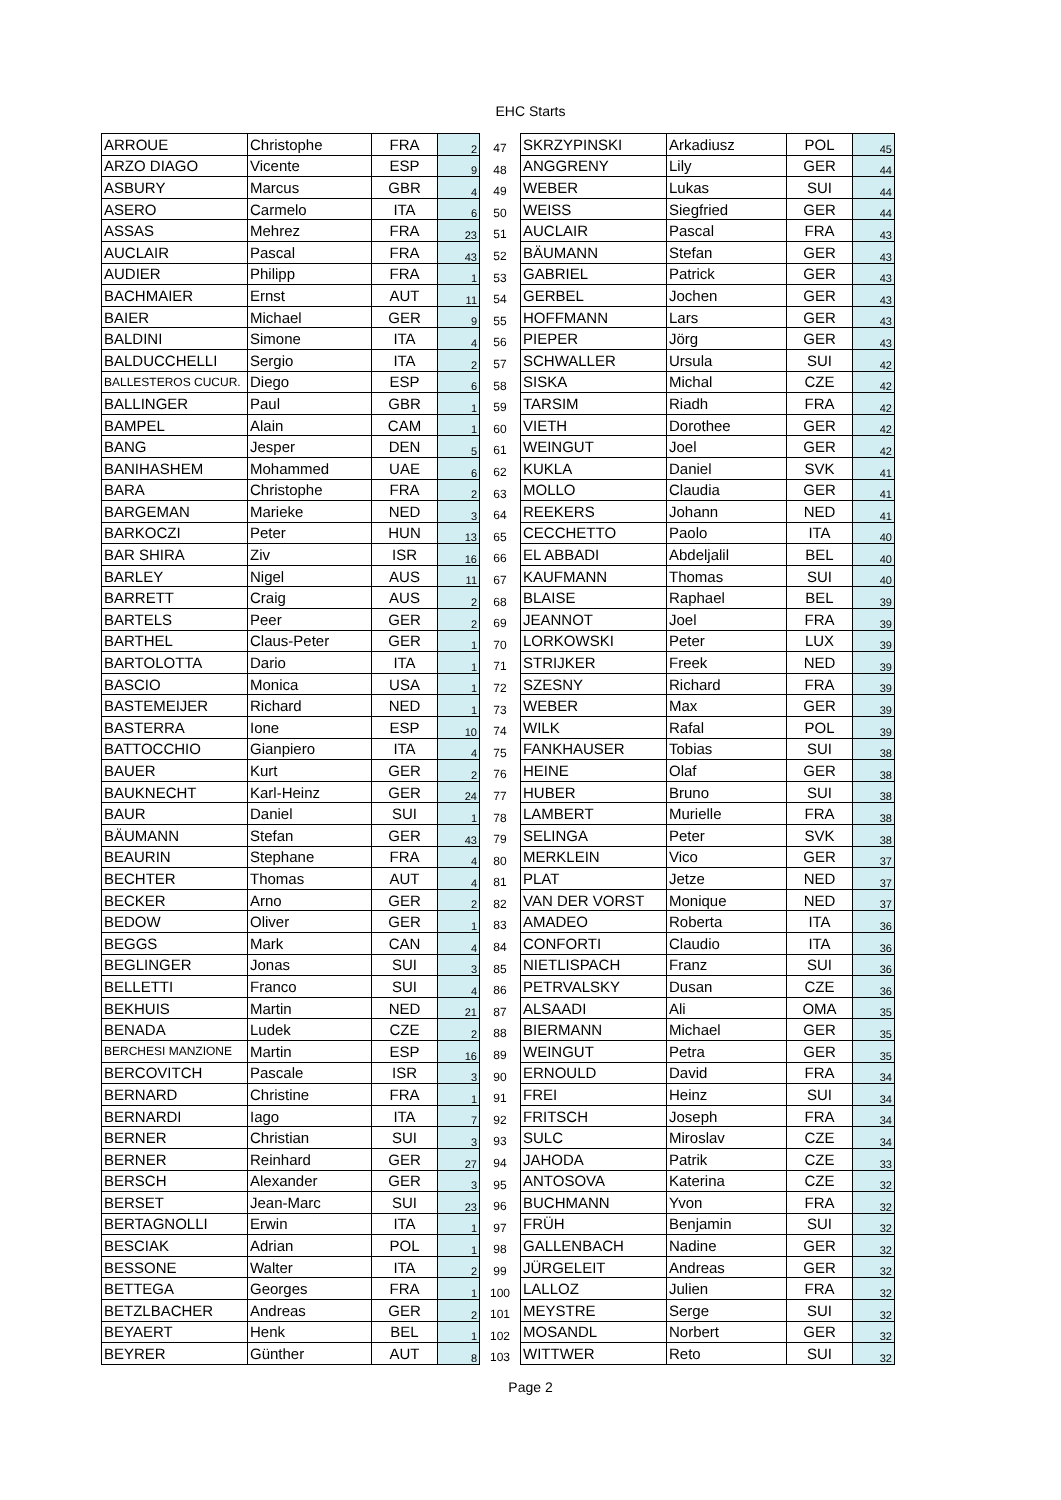EHC Starts
| ARROUE | Christophe | FRA | 2 | 47 | SKRZYPINSKI | Arkadiusz | POL | 45 |
| ARZO DIAGO | Vicente | ESP | 9 | 48 | ANGGRENY | Lily | GER | 44 |
| ASBURY | Marcus | GBR | 4 | 49 | WEBER | Lukas | SUI | 44 |
| ASERO | Carmelo | ITA | 6 | 50 | WEISS | Siegfried | GER | 44 |
| ASSAS | Mehrez | FRA | 23 | 51 | AUCLAIR | Pascal | FRA | 43 |
| AUCLAIR | Pascal | FRA | 43 | 52 | BÄUMANN | Stefan | GER | 43 |
| AUDIER | Philipp | FRA | 1 | 53 | GABRIEL | Patrick | GER | 43 |
| BACHMAIER | Ernst | AUT | 11 | 54 | GERBEL | Jochen | GER | 43 |
| BAIER | Michael | GER | 9 | 55 | HOFFMANN | Lars | GER | 43 |
| BALDINI | Simone | ITA | 4 | 56 | PIEPER | Jörg | GER | 43 |
| BALDUCCHELLI | Sergio | ITA | 2 | 57 | SCHWALLER | Ursula | SUI | 42 |
| BALLESTEROS CUCUR. | Diego | ESP | 6 | 58 | SISKA | Michal | CZE | 42 |
| BALLINGER | Paul | GBR | 1 | 59 | TARSIM | Riadh | FRA | 42 |
| BAMPEL | Alain | CAM | 1 | 60 | VIETH | Dorothee | GER | 42 |
| BANG | Jesper | DEN | 5 | 61 | WEINGUT | Joel | GER | 42 |
| BANIHASHEM | Mohammed | UAE | 6 | 62 | KUKLA | Daniel | SVK | 41 |
| BARA | Christophe | FRA | 2 | 63 | MOLLO | Claudia | GER | 41 |
| BARGEMAN | Marieke | NED | 3 | 64 | REEKERS | Johann | NED | 41 |
| BARKOCZI | Peter | HUN | 13 | 65 | CECCHETTO | Paolo | ITA | 40 |
| BAR SHIRA | Ziv | ISR | 16 | 66 | EL ABBADI | Abdeljalil | BEL | 40 |
| BARLEY | Nigel | AUS | 11 | 67 | KAUFMANN | Thomas | SUI | 40 |
| BARRETT | Craig | AUS | 2 | 68 | BLAISE | Raphael | BEL | 39 |
| BARTELS | Peer | GER | 2 | 69 | JEANNOT | Joel | FRA | 39 |
| BARTHEL | Claus-Peter | GER | 1 | 70 | LORKOWSKI | Peter | LUX | 39 |
| BARTOLOTTA | Dario | ITA | 1 | 71 | STRIJKER | Freek | NED | 39 |
| BASCIO | Monica | USA | 1 | 72 | SZESNY | Richard | FRA | 39 |
| BASTEMEIJER | Richard | NED | 1 | 73 | WEBER | Max | GER | 39 |
| BASTERRA | Ione | ESP | 10 | 74 | WILK | Rafal | POL | 39 |
| BATTOCCHIO | Gianpiero | ITA | 4 | 75 | FANKHAUSER | Tobias | SUI | 38 |
| BAUER | Kurt | GER | 2 | 76 | HEINE | Olaf | GER | 38 |
| BAUKNECHT | Karl-Heinz | GER | 24 | 77 | HUBER | Bruno | SUI | 38 |
| BAUR | Daniel | SUI | 1 | 78 | LAMBERT | Murielle | FRA | 38 |
| BÄUMANN | Stefan | GER | 43 | 79 | SELINGA | Peter | SVK | 38 |
| BEAURIN | Stephane | FRA | 4 | 80 | MERKLEIN | Vico | GER | 37 |
| BECHTER | Thomas | AUT | 4 | 81 | PLAT | Jetze | NED | 37 |
| BECKER | Arno | GER | 2 | 82 | VAN DER VORST | Monique | NED | 37 |
| BEDOW | Oliver | GER | 1 | 83 | AMADEO | Roberta | ITA | 36 |
| BEGGS | Mark | CAN | 4 | 84 | CONFORTI | Claudio | ITA | 36 |
| BEGLINGER | Jonas | SUI | 3 | 85 | NIETLISPACH | Franz | SUI | 36 |
| BELLETTI | Franco | SUI | 4 | 86 | PETRVALSKY | Dusan | CZE | 36 |
| BEKHUIS | Martin | NED | 21 | 87 | ALSAADI | Ali | OMA | 35 |
| BENADA | Ludek | CZE | 2 | 88 | BIERMANN | Michael | GER | 35 |
| BERCHESI MANZIONE | Martin | ESP | 16 | 89 | WEINGUT | Petra | GER | 35 |
| BERCOVITCH | Pascale | ISR | 3 | 90 | ERNOULD | David | FRA | 34 |
| BERNARD | Christine | FRA | 1 | 91 | FREI | Heinz | SUI | 34 |
| BERNARDI | Iago | ITA | 7 | 92 | FRITSCH | Joseph | FRA | 34 |
| BERNER | Christian | SUI | 3 | 93 | SULC | Miroslav | CZE | 34 |
| BERNER | Reinhard | GER | 27 | 94 | JAHODA | Patrik | CZE | 33 |
| BERSCH | Alexander | GER | 3 | 95 | ANTOSOVA | Katerina | CZE | 32 |
| BERSET | Jean-Marc | SUI | 23 | 96 | BUCHMANN | Yvon | FRA | 32 |
| BERTAGNOLLI | Erwin | ITA | 1 | 97 | FRÜH | Benjamin | SUI | 32 |
| BESCIAK | Adrian | POL | 1 | 98 | GALLENBACH | Nadine | GER | 32 |
| BESSONE | Walter | ITA | 2 | 99 | JÜRGELEIT | Andreas | GER | 32 |
| BETTEGA | Georges | FRA | 1 | 100 | LALLOZ | Julien | FRA | 32 |
| BETZLBACHER | Andreas | GER | 2 | 101 | MEYSTRE | Serge | SUI | 32 |
| BEYAERT | Henk | BEL | 1 | 102 | MOSANDL | Norbert | GER | 32 |
| BEYRER | Günther | AUT | 8 | 103 | WITTWER | Reto | SUI | 32 |
Page 2